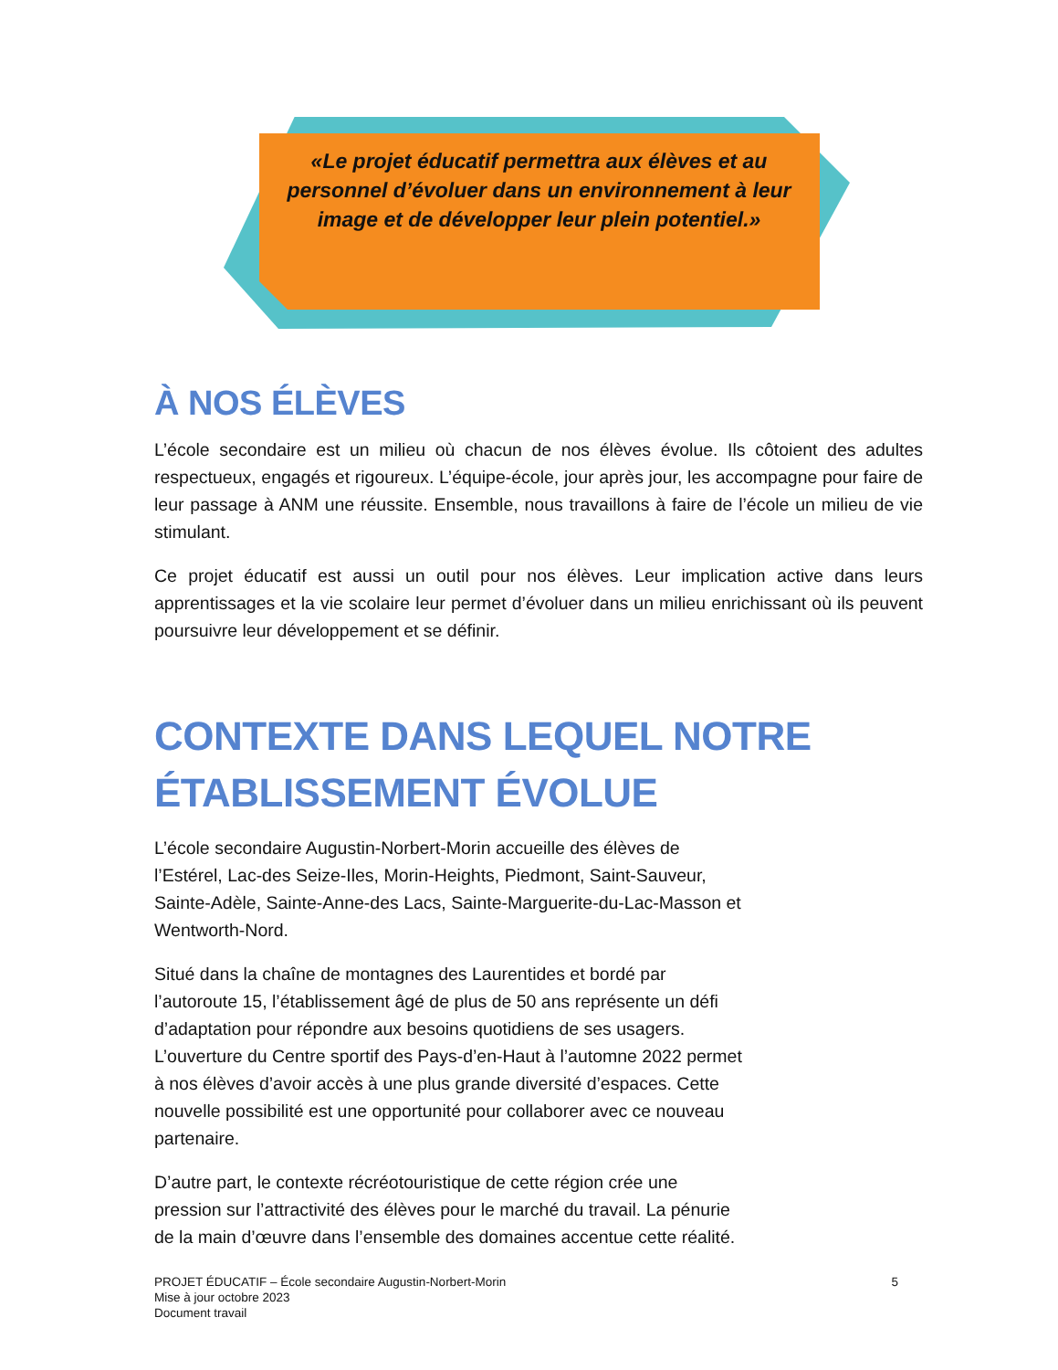«Le projet éducatif permettra aux élèves et au personnel d’évoluer dans un environnement à leur image et de développer leur plein potentiel.»
À NOS ÉLÈVES
L’école secondaire est un milieu où chacun de nos élèves évolue. Ils côtoient des adultes respectueux, engagés et rigoureux. L’équipe-école, jour après jour, les accompagne pour faire de leur passage à ANM une réussite. Ensemble, nous travaillons à faire de l’école un milieu de vie stimulant.
Ce projet éducatif est aussi un outil pour nos élèves. Leur implication active dans leurs apprentissages et la vie scolaire leur permet d’évoluer dans un milieu enrichissant où ils peuvent poursuivre leur développement et se définir.
CONTEXTE DANS LEQUEL NOTRE ÉTABLISSEMENT ÉVOLUE
L’école secondaire Augustin-Norbert-Morin accueille des élèves de l’Estérel, Lac-des Seize-Iles, Morin-Heights, Piedmont, Saint-Sauveur, Sainte-Adèle, Sainte-Anne-des Lacs, Sainte-Marguerite-du-Lac-Masson et Wentworth-Nord.
Situé dans la chaîne de montagnes des Laurentides et bordé par l’autoroute 15, l’établissement âgé de plus de 50 ans représente un défi d’adaptation pour répondre aux besoins quotidiens de ses usagers. L’ouverture du Centre sportif des Pays-d’en-Haut à l’automne 2022 permet à nos élèves d’avoir accès à une plus grande diversité d’espaces. Cette nouvelle possibilité est une opportunité pour collaborer avec ce nouveau partenaire.
D’autre part, le contexte récréotouristique de cette région crée une pression sur l’attractivité des élèves pour le marché du travail. La pénurie de la main d’œuvre dans l’ensemble des domaines accentue cette réalité.
PROJET ÉDUCATIF – École secondaire Augustin-Norbert-Morin
Mise à jour octobre 2023
Document travail
5